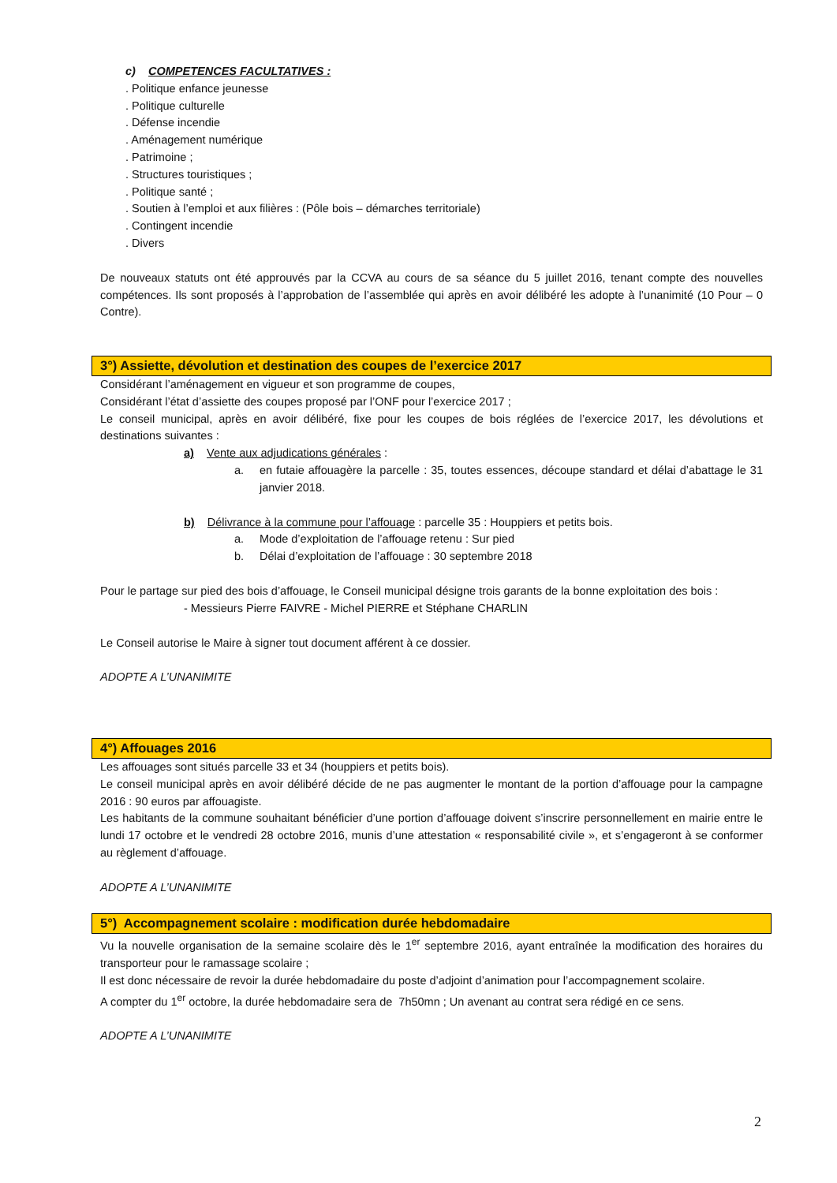c) COMPETENCES FACULTATIVES :
. Politique enfance jeunesse
. Politique culturelle
. Défense incendie
. Aménagement numérique
. Patrimoine ;
. Structures touristiques ;
. Politique santé ;
. Soutien à l’emploi et aux filières : (Pôle bois – démarches territoriale)
. Contingent incendie
. Divers
De nouveaux statuts ont été approuvés par la CCVA au cours de sa séance du 5 juillet 2016, tenant compte des nouvelles compétences. Ils sont proposés à l’approbation de l’assemblée qui après en avoir délibéré les adopte à l’unanimité (10 Pour – 0 Contre).
3°) Assiette, dévolution et destination des coupes de l’exercice 2017
Considérant l’aménagement en vigueur et son programme de coupes,
Considérant l’état d’assiette des coupes proposé par l’ONF pour l’exercice 2017 ;
Le conseil municipal, après en avoir délibéré, fixe pour les coupes de bois réglées de l’exercice 2017, les dévolutions et destinations suivantes :
a) Vente aux adjudications générales :
a. en futaie affouagère la parcelle : 35, toutes essences, découpe standard et délai d’abattage le 31 janvier 2018.
b) Délivrance à la commune pour l’affouage : parcelle 35 : Houppiers et petits bois.
a. Mode d’exploitation de l’affouage retenu : Sur pied
b. Délai d’exploitation de l’affouage : 30 septembre 2018
Pour le partage sur pied des bois d’affouage, le Conseil municipal désigne trois garants de la bonne exploitation des bois :
- Messieurs Pierre FAIVRE - Michel PIERRE et Stéphane CHARLIN
Le Conseil autorise le Maire à signer tout document afférent à ce dossier.
ADOPTE A L’UNANIMITE
4°) Affouages 2016
Les affouages sont situés parcelle 33 et 34 (houppiers et petits bois).
Le conseil municipal après en avoir délibéré décide de ne pas augmenter le montant de la portion d’affouage pour la campagne 2016 : 90 euros par affouagiste.
Les habitants de la commune souhaitant bénéficier d’une portion d’affouage doivent s’inscrire personnellement en mairie entre le lundi 17 octobre et le vendredi 28 octobre 2016, munis d’une attestation « responsabilité civile », et s’engageront à se conformer au règlement d’affouage.
ADOPTE A L’UNANIMITE
5°) Accompagnement scolaire : modification durée hebdomadaire
Vu la nouvelle organisation de la semaine scolaire dès le 1<sup>er</sup> septembre 2016, ayant entraînée la modification des horaires du transporteur pour le ramassage scolaire ;
Il est donc nécessaire de revoir la durée hebdomadaire du poste d’adjoint d’animation pour l’accompagnement scolaire.
A compter du 1<sup>er</sup> octobre, la durée hebdomadaire sera de 7h50mn ; Un avenant au contrat sera rédigé en ce sens.
ADOPTE A L’UNANIMITE
2